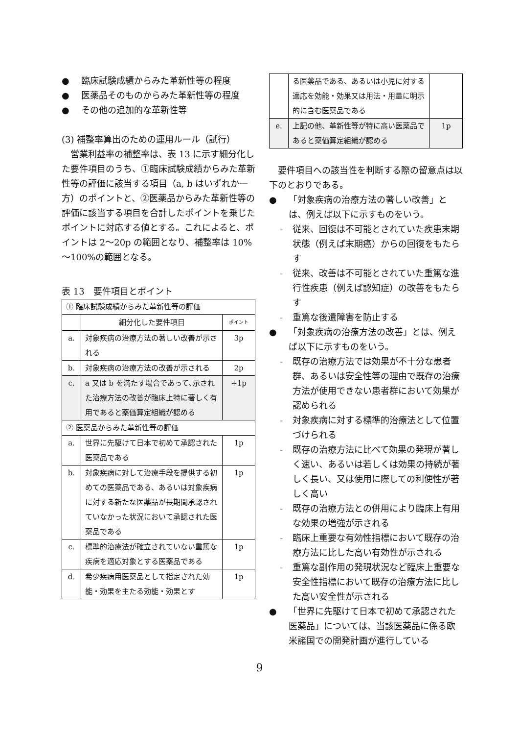● 臨床試験成績からみた革新性等の程度
● 医薬品そのものからみた革新性等の程度
● その他の追加的な革新性等
(3) 補整率算出のための運用ルール（試行）
　営業利益率の補整率は、表 13 に示す細分化した要件項目のうち、①臨床試験成績からみた革新性等の評価に該当する項目（a, b はいずれか一方）のポイントと、②医薬品からみた革新性等の評価に該当する項目を合計したポイントを乗じたポイントに対応する値とする。これによると、ポイントは 2～20p の範囲となり、補整率は 10%～100%の範囲となる。
表 13　要件項目とポイント
| ① 臨床試験成績からみた革新性等の評価 | | |
| | 細分化した要件項目 | ポイント |
| a. | 対象疾病の治療方法の著しい改善が示される | 3p |
| b. | 対象疾病の治療方法の改善が示される | 2p |
| c. | a 又は b を満たす場合であって､示された治療方法の改善が臨床上特に著しく有用であると薬価算定組織が認める | +1p |
| ② 医薬品からみた革新性等の評価 | | |
| a. | 世界に先駆けて日本で初めて承認された医薬品である | 1p |
| b. | 対象疾病に対して治療手段を提供する初めての医薬品である、あるいは対象疾病に対する新たな医薬品が長期間承認されていなかった状況において承認された医薬品である | 1p |
| c. | 標準的治療法が確立されていない重篤な疾病を適応対象とする医薬品である | 1p |
| d. | 希少疾病用医薬品として指定された効能・効果を主たる効能・効果とす | 1p |
| | る医薬品である、あるいは小児に対する適応を効能・効果又は用法・用量に明示的に含む医薬品である | |
| e. | 上記の他、革新性等が特に高い医薬品であると薬価算定組織が認める | 1p |
　要件項目への該当性を判断する際の留意点は以下のとおりである。
● 「対象疾病の治療方法の著しい改善」とは、例えば以下に示すものをいう。
- 従来、回復は不可能とされていた疾患末期状態（例えば末期癌）からの回復をもたらす
- 従来、改善は不可能とされていた重篤な進行性疾患（例えば認知症）の改善をもたらす
- 重篤な後遺障害を防止する
● 「対象疾病の治療方法の改善」とは、例えば以下に示すものをいう。
- 既存の治療方法では効果が不十分な患者群、あるいは安全性等の理由で既存の治療方法が使用できない患者群において効果が認められる
- 対象疾病に対する標準的治療法として位置づけられる
- 既存の治療方法に比べて効果の発現が著しく速い、あるいは若しくは効果の持続が著しく長い、又は使用に際しての利便性が著しく高い
- 既存の治療方法との併用により臨床上有用な効果の増強が示される
- 臨床上重要な有効性指標において既存の治療方法に比した高い有効性が示される
- 重篤な副作用の発現状況など臨床上重要な安全性指標において既存の治療方法に比した高い安全性が示される
● 「世界に先駆けて日本で初めて承認された医薬品」については、当該医薬品に係る欧米諸国での開発計画が進行している
9